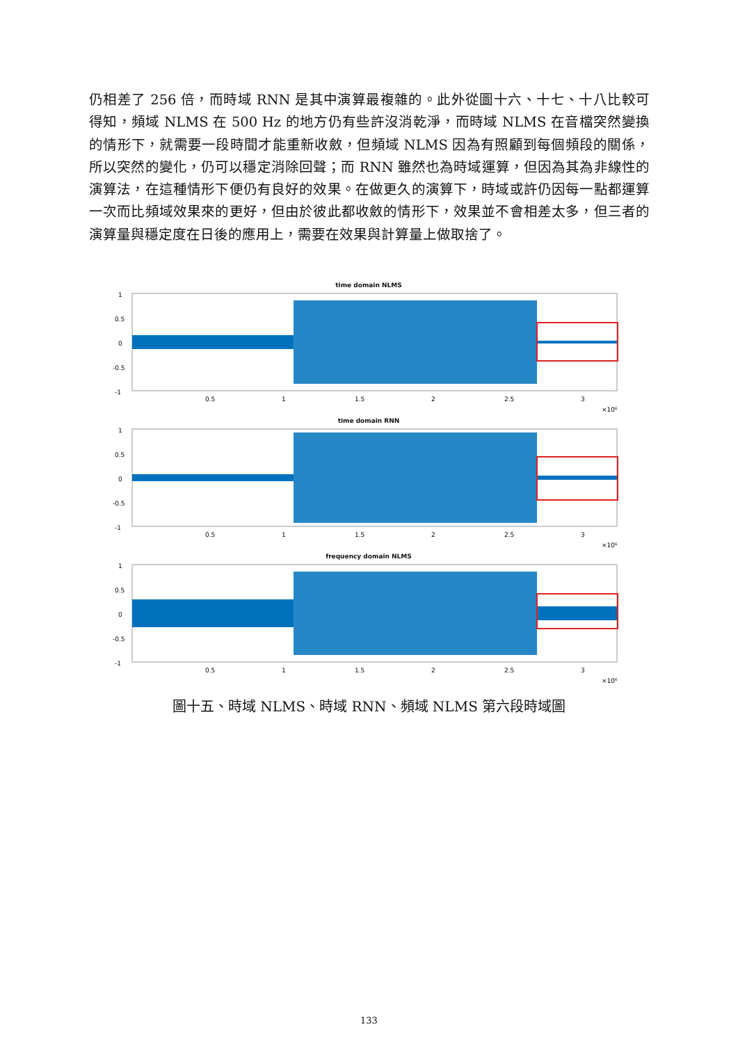仍相差了 256 倍，而時域 RNN 是其中演算最複雜的。此外從圖十六、十七、十八比較可得知，頻域 NLMS 在 500 Hz 的地方仍有些許沒消乾淨，而時域 NLMS 在音檔突然變換的情形下，就需要一段時間才能重新收斂，但頻域 NLMS 因為有照顧到每個頻段的關係，所以突然的變化，仍可以穩定消除回聲；而 RNN 雖然也為時域運算，但因為其為非線性的演算法，在這種情形下便仍有良好的效果。在做更久的演算下，時域或許仍因每一點都運算一次而比頻域效果來的更好，但由於彼此都收斂的情形下，效果並不會相差太多，但三者的演算量與穩定度在日後的應用上，需要在效果與計算量上做取捨了。
time domain NLMS
1
0.5
0
-0.5
-1
0.5
1
1.5
2
2.5
3
×10⁶
time domain RNN
1
0.5
0
-0.5
-1
0.5
1
1.5
2
2.5
3
×10⁶
frequency domain NLMS
1
0.5
0
-0.5
-1
0.5
1
1.5
2
2.5
3
×10⁶
圖十五、時域 NLMS、時域 RNN、頻域 NLMS 第六段時域圖
133